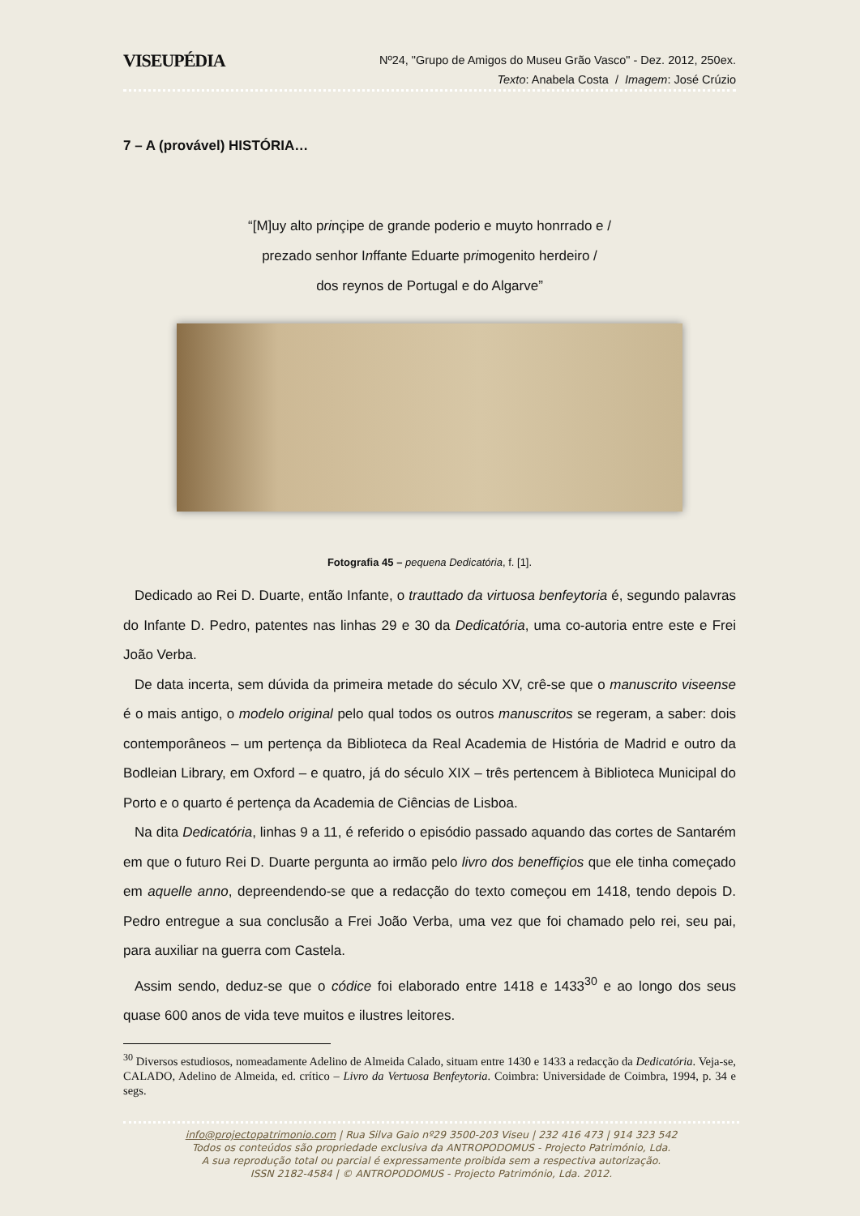VISEUPÉDIA
Nº24, "Grupo de Amigos do Museu Grão Vasco" - Dez. 2012, 250ex.
Texto: Anabela Costa / Imagem: José Crúzio
7 – A (provável) HISTÓRIA…
“[M]uy alto prinçipe de grande poderio e muyto honrrado e /
prezado senhor Inffante Eduarte primogenito herdeiro /
dos reynos de Portugal e do Algarve”
Fotografia 45 – pequena Dedicatória, f. [1].
Dedicado ao Rei D. Duarte, então Infante, o trauttado da virtuosa benfeytoria é, segundo palavras do Infante D. Pedro, patentes nas linhas 29 e 30 da Dedicatória, uma co-autoria entre este e Frei João Verba.
De data incerta, sem dúvida da primeira metade do século XV, crê-se que o manuscrito viseense é o mais antigo, o modelo original pelo qual todos os outros manuscritos se regeram, a saber: dois contemporâneos – um pertença da Biblioteca da Real Academia de História de Madrid e outro da Bodleian Library, em Oxford – e quatro, já do século XIX – três pertencem à Biblioteca Municipal do Porto e o quarto é pertença da Academia de Ciências de Lisboa.
Na dita Dedicatória, linhas 9 a 11, é referido o episódio passado aquando das cortes de Santarém em que o futuro Rei D. Duarte pergunta ao irmão pelo livro dos beneffiçios que ele tinha começado em aquelle anno, depreendendo-se que a redacção do texto começou em 1418, tendo depois D. Pedro entregue a sua conclusão a Frei João Verba, uma vez que foi chamado pelo rei, seu pai, para auxiliar na guerra com Castela.
Assim sendo, deduz-se que o códice foi elaborado entre 1418 e 1433<sup>30</sup> e ao longo dos seus quase 600 anos de vida teve muitos e ilustres leitores.
<sup>30</sup> Diversos estudiosos, nomeadamente Adelino de Almeida Calado, situam entre 1430 e 1433 a redacção da Dedicatória. Veja-se, CALADO, Adelino de Almeida, ed. crítico – Livro da Vertuosa Benfeytoria. Coimbra: Universidade de Coimbra, 1994, p. 34 e segs.
info@projectopatrimonio.com | Rua Silva Gaio nº29 3500-203 Viseu | 232 416 473 | 914 323 542
Todos os conteúdos são propriedade exclusiva da ANTROPODOMUS - Projecto Património, Lda.
A sua reprodução total ou parcial é expressamente proibida sem a respectiva autorização.
ISSN 2182-4584 | © ANTROPODOMUS - Projecto Património, Lda. 2012.